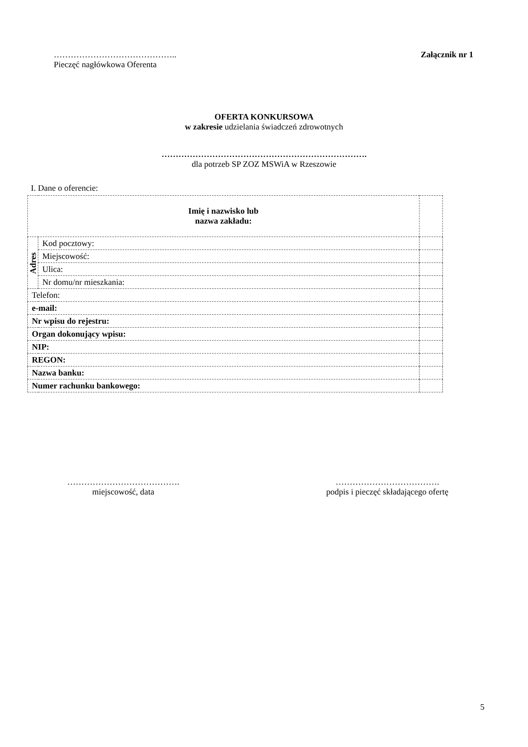……………………………………..
Pieczęć nagłówkowa Oferenta
Załącznik nr 1
OFERTA KONKURSOWA
w zakresie udzielania świadczeń zdrowotnych
……………………………………………………………….
dla potrzeb SP ZOZ MSWiA w Rzeszowie
I. Dane o oferencie:
| Imię i nazwisko lub nazwa zakładu: | | |
| Adres | Kod pocztowy: | |
| | Miejscowość: | |
| | Ulica: | |
| | Nr domu/nr mieszkania: | |
| Telefon: | | |
| e-mail: | | |
| Nr wpisu do rejestru: | | |
| Organ dokonujący wpisu: | | |
| NIP: | | |
| REGON: | | |
| Nazwa banku: | | |
| Numer rachunku bankowego: | | |
………………………………….
miejscowość, data
……………………………….
podpis i pieczęć składającego ofertę
5